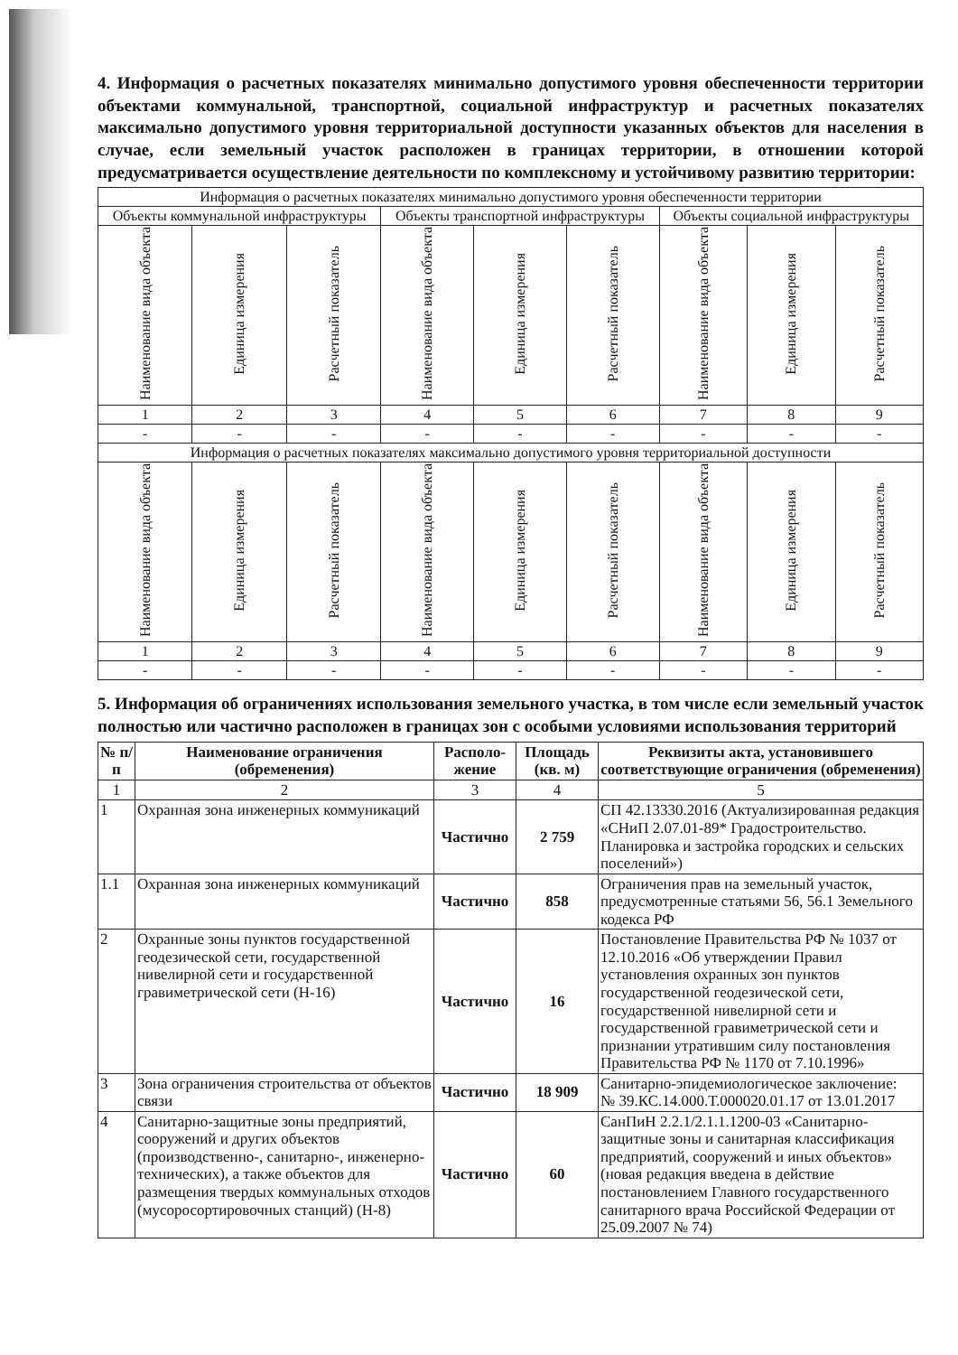4. Информация о расчетных показателях минимально допустимого уровня обеспеченности территории объектами коммунальной, транспортной, социальной инфраструктур и расчетных показателях максимально допустимого уровня территориальной доступности указанных объектов для населения в случае, если земельный участок расположен в границах территории, в отношении которой предусматривается осуществление деятельности по комплексному и устойчивому развитию территории:
| Информация о расчетных показателях минимально допустимого уровня обеспеченности территории | | | | | | | | |
| Объекты коммунальной инфраструктуры | | | Объекты транспортной инфраструктуры | | | Объекты социальной инфраструктуры | | |
| Наименование вида объекта | Единица измерения | Расчетный показатель | Наименование вида объекта | Единица измерения | Расчетный показатель | Наименование вида объекта | Единица измерения | Расчетный показатель |
| 1 | 2 | 3 | 4 | 5 | 6 | 7 | 8 | 9 |
| - | - | - | - | - | - | - | - | - |
| Информация о расчетных показателях максимально допустимого уровня территориальной доступности | | | | | | | | |
| Наименование вида объекта | Единица измерения | Расчетный показатель | Наименование вида объекта | Единица измерения | Расчетный показатель | Наименование вида объекта | Единица измерения | Расчетный показатель |
| 1 | 2 | 3 | 4 | 5 | 6 | 7 | 8 | 9 |
| - | - | - | - | - | - | - | - | - |
5. Информация об ограничениях использования земельного участка, в том числе если земельный участок полностью или частично расположен в границах зон с особыми условиями использования территорий
| № п/п | Наименование ограничения (обременения) | Располо-жение | Площадь (кв. м) | Реквизиты акта, установившего соответствующие ограничения (обременения) |
| 1 | 2 | 3 | 4 | 5 |
| 1 | Охранная зона инженерных коммуникаций | Частично | 2 759 | СП 42.13330.2016 (Актуализированная редакция «СНиП 2.07.01-89* Градостроительство. Планировка и застройка городских и сельских поселений») |
| 1.1 | Охранная зона инженерных коммуникаций | Частично | 858 | Ограничения прав на земельный участок, предусмотренные статьями 56, 56.1 Земельного кодекса РФ |
| 2 | Охранные зоны пунктов государственной геодезической сети, государственной нивелирной сети и государственной гравиметрической сети (Н-16) | Частично | 16 | Постановление Правительства РФ № 1037 от 12.10.2016 «Об утверждении Правил установления охранных зон пунктов государственной геодезической сети, государственной нивелирной сети и государственной гравиметрической сети и признании утратившим силу постановления Правительства РФ № 1170 от 7.10.1996» |
| 3 | Зона ограничения строительства от объектов связи | Частично | 18 909 | Санитарно-эпидемиологическое заключение: № 39.КС.14.000.Т.000020.01.17 от 13.01.2017 |
| 4 | Санитарно-защитные зоны предприятий, сооружений и других объектов (производственно-, санитарно-, инженерно-технических), а также объектов для размещения твердых коммунальных отходов (мусоросортировочных станций) (Н-8) | Частично | 60 | СанПиН 2.2.1/2.1.1.1200-03 «Санитарно-защитные зоны и санитарная классификация предприятий, сооружений и иных объектов» (новая редакция введена в действие постановлением Главного государственного санитарного врача Российской Федерации от 25.09.2007 № 74) |